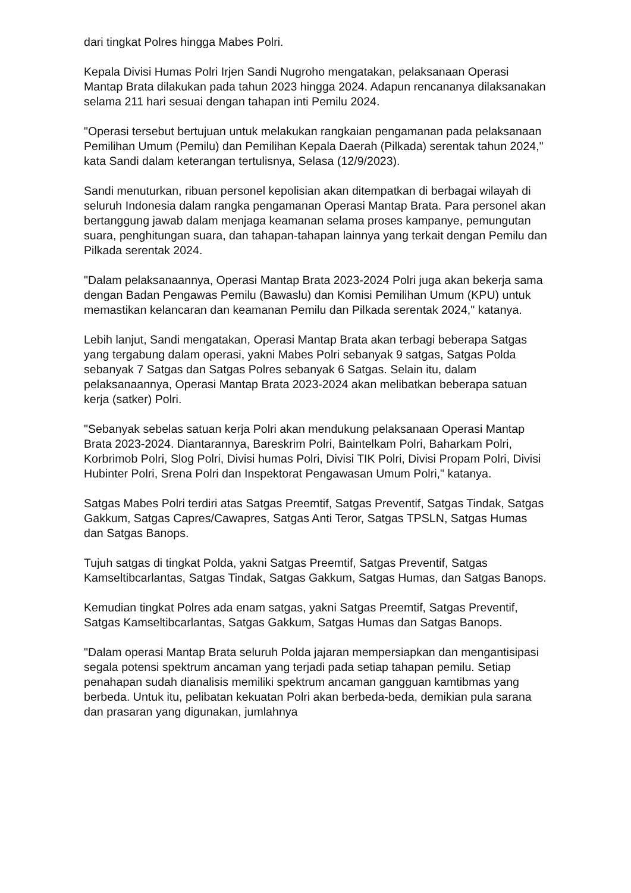dari tingkat Polres hingga Mabes Polri.
Kepala Divisi Humas Polri Irjen Sandi Nugroho mengatakan, pelaksanaan Operasi Mantap Brata dilakukan pada tahun 2023 hingga 2024. Adapun rencananya dilaksanakan selama 211 hari sesuai dengan tahapan inti Pemilu 2024.
"Operasi tersebut bertujuan untuk melakukan rangkaian pengamanan pada pelaksanaan Pemilihan Umum (Pemilu) dan Pemilihan Kepala Daerah (Pilkada) serentak tahun 2024," kata Sandi dalam keterangan tertulisnya, Selasa (12/9/2023).
Sandi menuturkan, ribuan personel kepolisian akan ditempatkan di berbagai wilayah di seluruh Indonesia dalam rangka pengamanan Operasi Mantap Brata. Para personel akan bertanggung jawab dalam menjaga keamanan selama proses kampanye, pemungutan suara, penghitungan suara, dan tahapan-tahapan lainnya yang terkait dengan Pemilu dan Pilkada serentak 2024.
"Dalam pelaksanaannya, Operasi Mantap Brata 2023-2024 Polri juga akan bekerja sama dengan Badan Pengawas Pemilu (Bawaslu) dan Komisi Pemilihan Umum (KPU) untuk memastikan kelancaran dan keamanan Pemilu dan Pilkada serentak 2024," katanya.
Lebih lanjut, Sandi mengatakan, Operasi Mantap Brata akan terbagi beberapa Satgas yang tergabung dalam operasi, yakni Mabes Polri sebanyak 9 satgas, Satgas Polda sebanyak 7 Satgas dan Satgas Polres sebanyak 6 Satgas. Selain itu, dalam pelaksanaannya, Operasi Mantap Brata 2023-2024 akan melibatkan beberapa satuan kerja (satker) Polri.
"Sebanyak sebelas satuan kerja Polri akan mendukung pelaksanaan Operasi Mantap Brata 2023-2024. Diantarannya, Bareskrim Polri, Baintelkam Polri, Baharkam Polri, Korbrimob Polri, Slog Polri, Divisi humas Polri, Divisi TIK Polri, Divisi Propam Polri, Divisi Hubinter Polri, Srena Polri dan Inspektorat Pengawasan Umum Polri," katanya.
Satgas Mabes Polri terdiri atas Satgas Preemtif, Satgas Preventif, Satgas Tindak, Satgas Gakkum, Satgas Capres/Cawapres, Satgas Anti Teror, Satgas TPSLN, Satgas Humas dan Satgas Banops.
Tujuh satgas di tingkat Polda, yakni Satgas Preemtif, Satgas Preventif, Satgas Kamseltibcarlantas, Satgas Tindak, Satgas Gakkum, Satgas Humas, dan Satgas Banops.
Kemudian tingkat Polres ada enam satgas, yakni Satgas Preemtif, Satgas Preventif, Satgas Kamseltibcarlantas, Satgas Gakkum, Satgas Humas dan Satgas Banops.
"Dalam operasi Mantap Brata seluruh Polda jajaran mempersiapkan dan mengantisipasi segala potensi spektrum ancaman yang terjadi pada setiap tahapan pemilu. Setiap penahapan sudah dianalisis memiliki spektrum ancaman gangguan kamtibmas yang berbeda. Untuk itu, pelibatan kekuatan Polri akan berbeda-beda, demikian pula sarana dan prasaran yang digunakan, jumlahnya